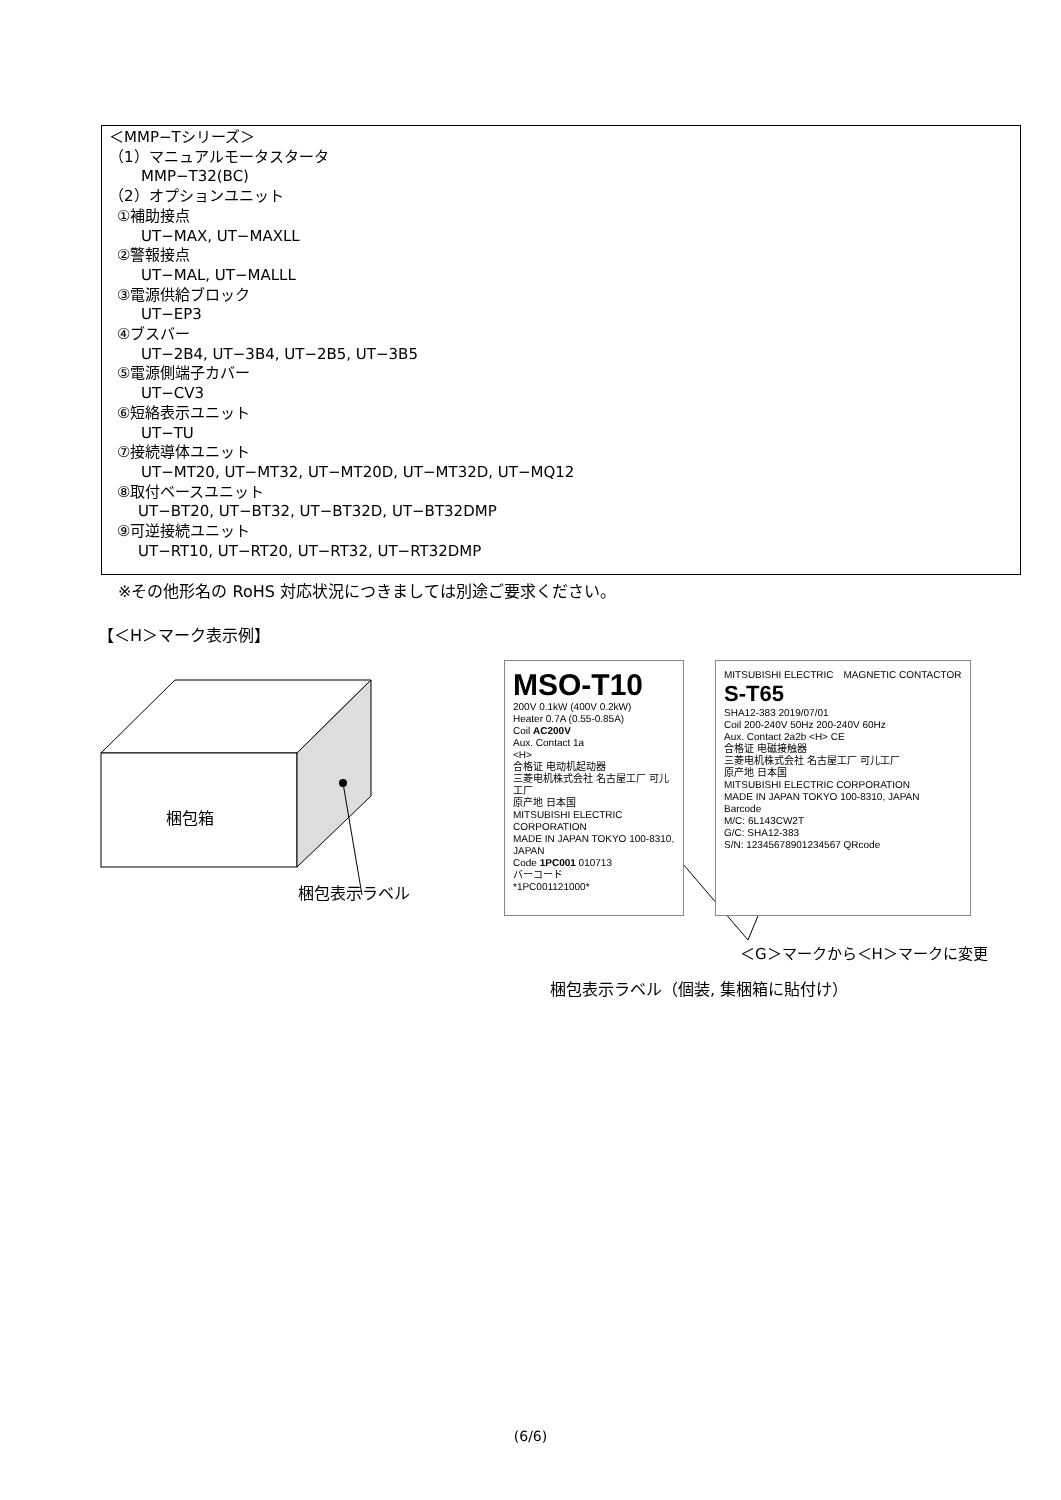＜MMP−Tシリーズ＞
（1）マニュアルモータスタータ
MMP−T32(BC)
（2）オプションユニット
①補助接点
UT−MAX, UT−MAXLL
②警報接点
UT−MAL, UT−MALLL
③電源供給ブロック
UT−EP3
④ブスバー
UT−2B4, UT−3B4, UT−2B5, UT−3B5
⑤電源側端子カバー
UT−CV3
⑥短絡表示ユニット
UT−TU
⑦接続導体ユニット
UT−MT20, UT−MT32, UT−MT20D, UT−MT32D, UT−MQ12
⑧取付ベースユニット
UT−BT20, UT−BT32, UT−BT32D, UT−BT32DMP
⑨可逆接続ユニット
UT−RT10, UT−RT20, UT−RT32, UT−RT32DMP
※その他形名の RoHS 対応状況につきましては別途ご要求ください。
【＜H＞マーク表示例】
梱包箱
梱包表示ラベル
MSO-T10
200V 0.1kW (400V 0.2kW)
Heater 0.7A (0.55-0.85A)
Coil AC200V
Aux. Contact 1a
<H>
合格证 电动机起动器
三菱电机株式会社 名古屋工厂 可儿工厂
原产地 日本国
MITSUBISHI ELECTRIC CORPORATION
MADE IN JAPAN TOKYO 100-8310, JAPAN
Code 1PC001 010713
バーコード
*1PC001121000*
MITSUBISHI ELECTRIC　MAGNETIC CONTACTOR
S-T65
SHA12-383 2019/07/01
Coil 200-240V 50Hz 200-240V 60Hz
Aux. Contact 2a2b <H> CE
合格证 电磁接触器
三菱电机株式会社 名古屋工厂 可儿工厂
原产地 日本国
MITSUBISHI ELECTRIC CORPORATION
MADE IN JAPAN TOKYO 100-8310, JAPAN
Barcode
M/C: 6L143CW2T
G/C: SHA12-383
S/N: 12345678901234567 QRcode
＜G＞マークから＜H＞マークに変更
梱包表示ラベル（個装, 集梱箱に貼付け）
(6/6)